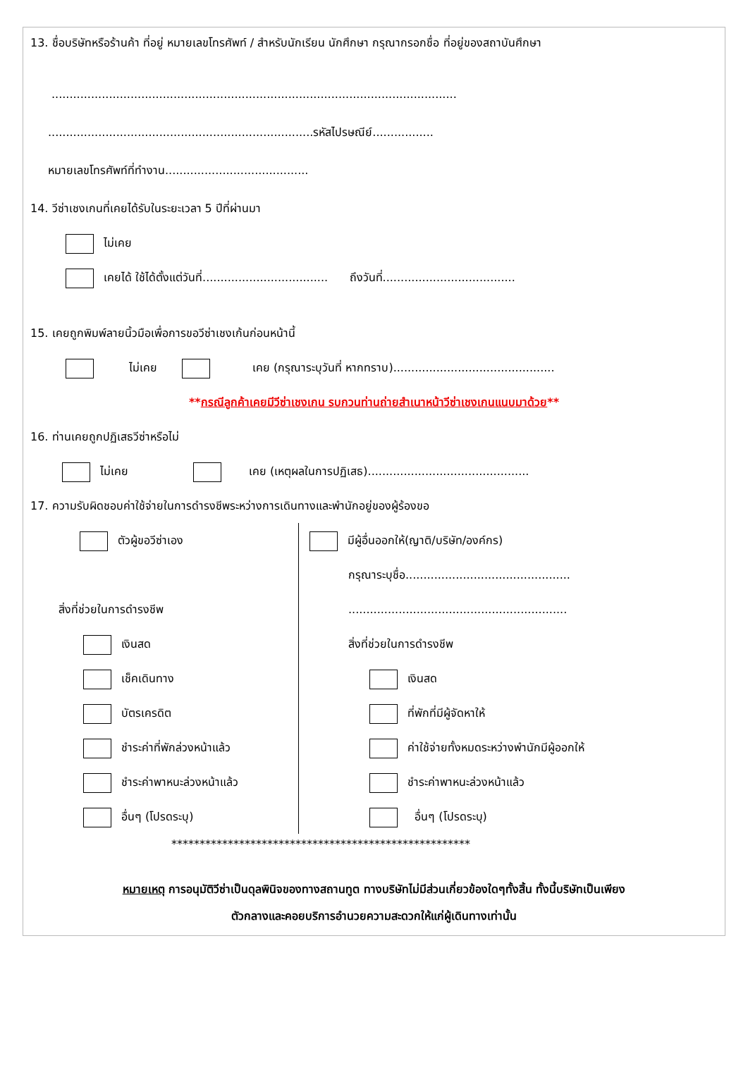13. ชื่อบริษัทหรือร้านค้า ที่อยู่ หมายเลขโทรศัพท์ / สำหรับนักเรียน นักศึกษา กรุณากรอกชื่อ ที่อยู่ของสถาบันศึกษา
.................................................................................................................
..........................................................................รหัสไปรษณีย์.................
หมายเลขโทรศัพท์ที่ทำงาน........................................
14. วีซ่าเชงเกนที่เคยได้รับในระยะเวลา 5 ปีที่ผ่านมา
ไม่เคย
เคยได้ ใช้ได้ตั้งแต่วันที่................................... ถึงวันที่.....................................
15. เคยถูกพิมพ์ลายนิ้วมือเพื่อการขอวีซ่าเชงเก้นก่อนหน้านี้
ไม่เคย เคย (กรุณาระบุวันที่ หากทราบ).............................................
**กรณีลูกค้าเคยมีวีซ่าเชงเกน รบกวนท่านถ่ายสำเนาหน้าวีซ่าเชงเกนแนบมาด้วย**
16. ท่านเคยถูกปฏิเสธวีซ่าหรือไม่
ไม่เคย เคย (เหตุผลในการปฏิเสธ).............................................
17. ความรับผิดชอบค่าใช้จ่ายในการดำรงชีพระหว่างการเดินทางและพำนักอยู่ของผู้ร้องขอ
ตัวผู้ขอวีซ่าเอง
สิ่งที่ช่วยในการดำรงชีพ
เงินสด
เช็คเดินทาง
บัตรเครดิต
ชำระค่าที่พักล่วงหน้าแล้ว
ชำระค่าพาหนะล่วงหน้าแล้ว
อื่นๆ (โปรดระบุ)
มีผู้อื่นออกให้(ญาติ/บริษัท/องค์กร)
กรุณาระบุชื่อ..............................................
.............................................................
สิ่งที่ช่วยในการดำรงชีพ
เงินสด
ที่พักที่มีผู้จัดหาให้
ค่าใช้จ่ายทั้งหมดระหว่างพำนักมีผู้ออกให้
ชำระค่าพาหนะล่วงหน้าแล้ว
อื่นๆ (โปรดระบุ)
*****************************************************
หมายเหตุ การอนุมัติวีซ่าเป็นดุลพินิจของทางสถานทูต ทางบริษัทไม่มีส่วนเกี่ยวข้องใดๆทั้งสิ้น ทั้งนี้บริษัทเป็นเพียง
ตัวกลางและคอยบริการอำนวยความสะดวกให้แก่ผู้เดินทางเท่านั้น